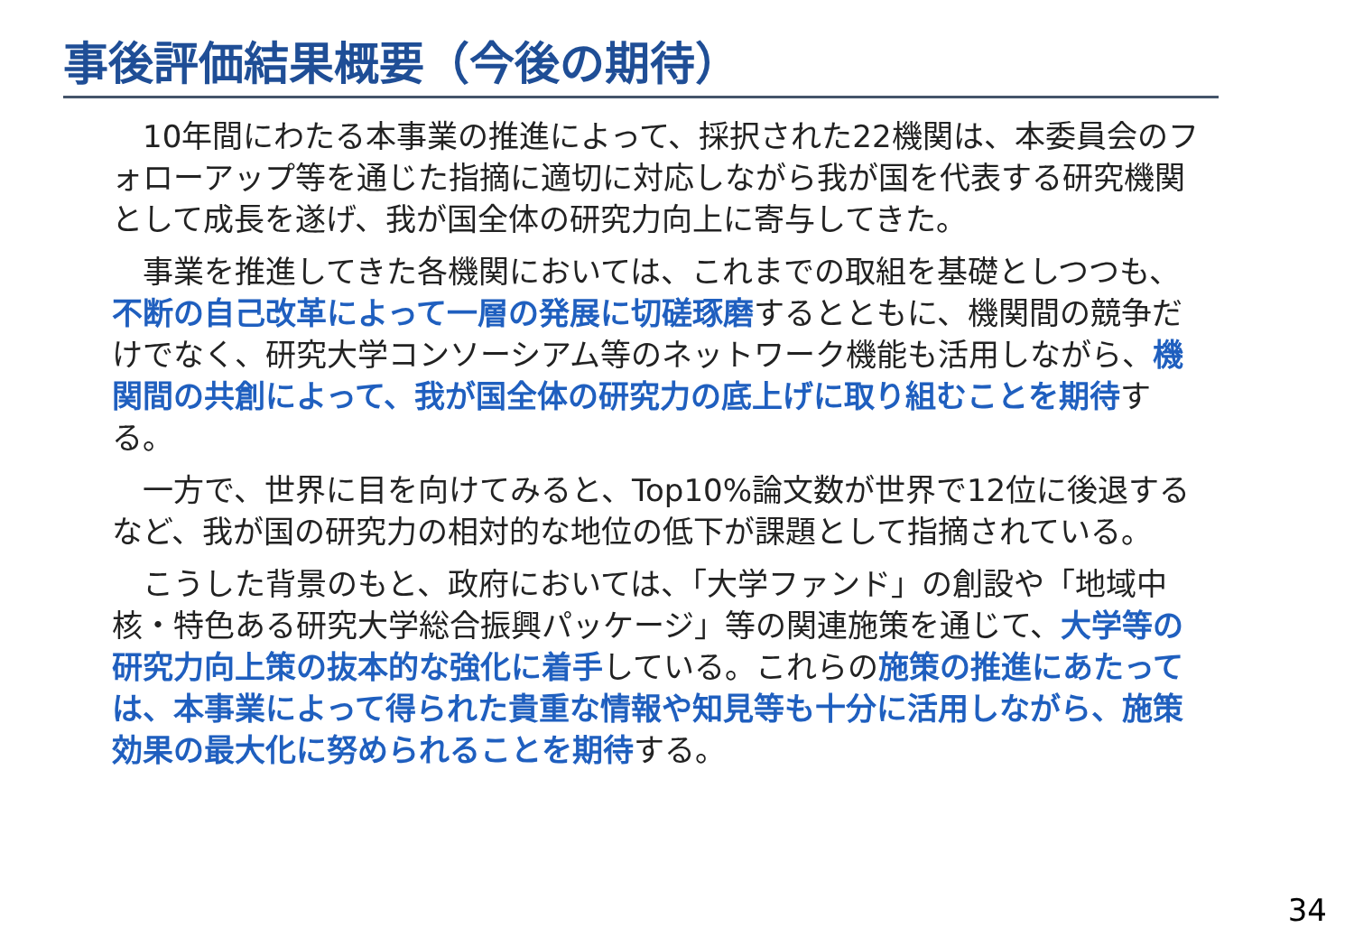事後評価結果概要（今後の期待）
10年間にわたる本事業の推進によって、採択された22機関は、本委員会のフォローアップ等を通じた指摘に適切に対応しながら我が国を代表する研究機関として成長を遂げ、我が国全体の研究力向上に寄与してきた。
事業を推進してきた各機関においては、これまでの取組を基礎としつつも、不断の自己改革によって一層の発展に切磋琢磨するとともに、機関間の競争だけでなく、研究大学コンソーシアム等のネットワーク機能も活用しながら、機関間の共創によって、我が国全体の研究力の底上げに取り組むことを期待する。
一方で、世界に目を向けてみると、Top10%論文数が世界で12位に後退するなど、我が国の研究力の相対的な地位の低下が課題として指摘されている。
こうした背景のもと、政府においては、「大学ファンド」の創設や「地域中核・特色ある研究大学総合振興パッケージ」等の関連施策を通じて、大学等の研究力向上策の抜本的な強化に着手している。これらの施策の推進にあたっては、本事業によって得られた貴重な情報や知見等も十分に活用しながら、施策効果の最大化に努められることを期待する。
34